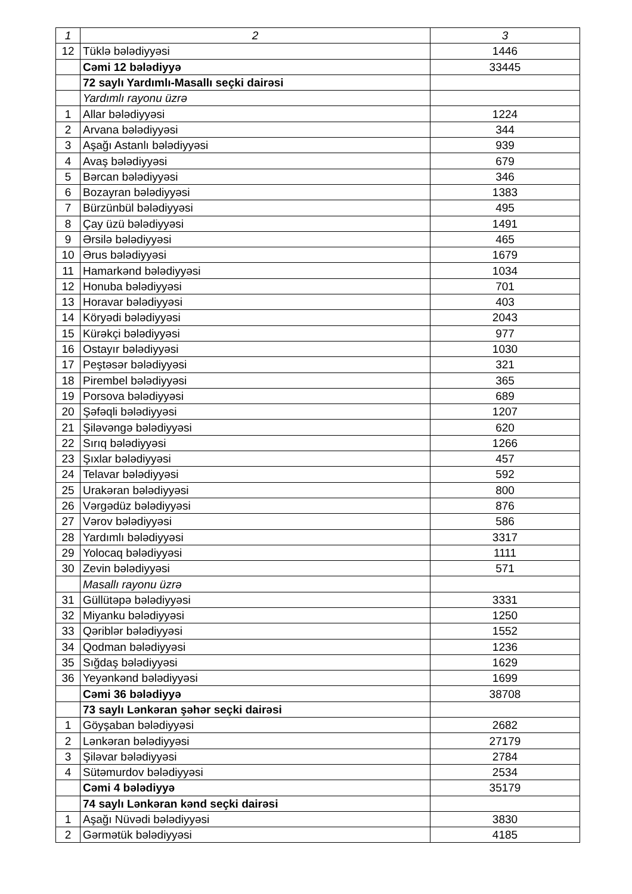| 1 | 2 | 3 |
| --- | --- | --- |
| 12 | Tüklə bələdiyyəsi | 1446 |
| | Cəmi 12 bələdiyyə | 33445 |
| | 72 saylı Yardımlı-Masallı seçki dairəsi | |
| | Yardımlı rayonu üzrə | |
| 1 | Allar bələdiyyəsi | 1224 |
| 2 | Arvana bələdiyyəsi | 344 |
| 3 | Aşağı Astanlı bələdiyyəsi | 939 |
| 4 | Avaş bələdiyyəsi | 679 |
| 5 | Bərcan bələdiyyəsi | 346 |
| 6 | Bozayran bələdiyyəsi | 1383 |
| 7 | Bürzünbül bələdiyyəsi | 495 |
| 8 | Çay üzü bələdiyyəsi | 1491 |
| 9 | Ərsilə bələdiyyəsi | 465 |
| 10 | Ərus bələdiyyəsi | 1679 |
| 11 | Hamarkənd bələdiyyəsi | 1034 |
| 12 | Honuba bələdiyyəsi | 701 |
| 13 | Horavar bələdiyyəsi | 403 |
| 14 | Köryədi bələdiyyəsi | 2043 |
| 15 | Kürəkçi bələdiyyəsi | 977 |
| 16 | Ostayır bələdiyyəsi | 1030 |
| 17 | Peştəsər bələdiyyəsi | 321 |
| 18 | Pirembel bələdiyyəsi | 365 |
| 19 | Porsova bələdiyyəsi | 689 |
| 20 | Şəfəqli bələdiyyəsi | 1207 |
| 21 | Şiləvəngə bələdiyyəsi | 620 |
| 22 | Sırıq bələdiyyəsi | 1266 |
| 23 | Şıxlar bələdiyyəsi | 457 |
| 24 | Telavar bələdiyyəsi | 592 |
| 25 | Urakəran bələdiyyəsi | 800 |
| 26 | Vərgədüz bələdiyyəsi | 876 |
| 27 | Vərov bələdiyyəsi | 586 |
| 28 | Yardımlı bələdiyyəsi | 3317 |
| 29 | Yolocaq bələdiyyəsi | 1111 |
| 30 | Zevin bələdiyyəsi | 571 |
| | Masallı rayonu üzrə | |
| 31 | Güllütəpə bələdiyyəsi | 3331 |
| 32 | Miyanku bələdiyyəsi | 1250 |
| 33 | Qəriblər bələdiyyəsi | 1552 |
| 34 | Qodman bələdiyyəsi | 1236 |
| 35 | Sığdaş bələdiyyəsi | 1629 |
| 36 | Yeyənkənd bələdiyyəsi | 1699 |
| | Cəmi 36 bələdiyyə | 38708 |
| | 73 saylı Lənkəran şəhər seçki dairəsi | |
| 1 | Göyşaban bələdiyyəsi | 2682 |
| 2 | Lənkəran bələdiyyəsi | 27179 |
| 3 | Şiləvar bələdiyyəsi | 2784 |
| 4 | Sütəmurdov bələdiyyəsi | 2534 |
| | Cəmi 4 bələdiyyə | 35179 |
| | 74 saylı Lənkəran kənd seçki dairəsi | |
| 1 | Aşağı Nüvədi bələdiyyəsi | 3830 |
| 2 | Gərmətük bələdiyyəsi | 4185 |